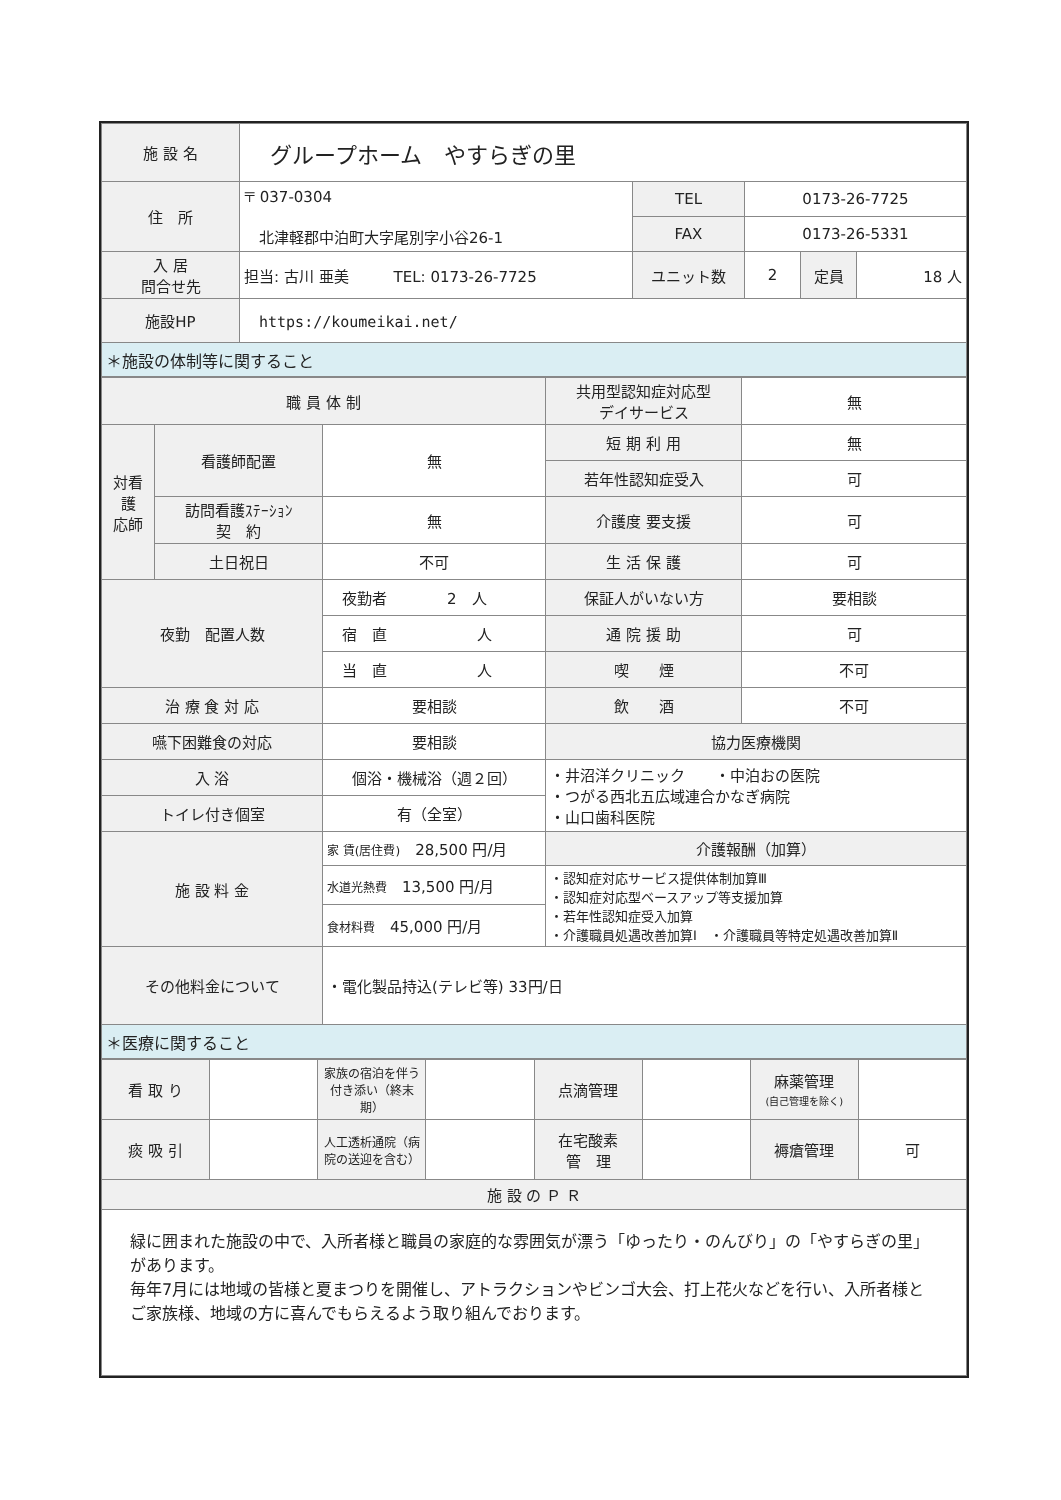| 施 設 名 | グループホーム やすらぎの里 | | | | |
| 住 所 | 〒 037-0304 北津軽郡中泊町大字尾別字小谷26-1 | TEL | 0173-26-7725 | | |
| | | FAX | 0173-26-5331 | | |
| 入 居 問合せ先 | 担当: 古川 亜美 TEL: 0173-26-7725 | ユニット数 | 2 | 定員 | 18 人 |
| 施設HP | https://koumeikai.net/ | | | | |
| ＊施設の体制等に関すること | | | | | |
| 職 員 体 制 | | | 共用型認知症対応型 デイサービス | 無 |
| 対看 護 応師 | 看護師配置 | 無 | 短 期 利 用 | 無 |
| | | | 若年性認知症受入 | 可 |
| | 訪問看護ｽﾃｰｼｮﾝ 契 約 | 無 | 介護度 要支援 | 可 |
| | 土日祝日 | 不可 | 生 活 保 護 | 可 |
| 夜勤 配置人数 | | 夜勤者 2 人 | 保証人がいない方 | 要相談 |
| | | 宿 直 人 | 通 院 援 助 | 可 |
| | | 当 直 人 | 喫 煙 | 不可 |
| 治 療 食 対 応 | | 要相談 | 飲 酒 | 不可 |
| 嚥下困難食の対応 | | 要相談 | 協力医療機関 | |
| 入 浴 | | 個浴・機械浴（週２回） | ・井沼洋クリニック ・中泊おの医院 ・つがる西北五広域連合かなぎ病院 ・山口歯科医院 | |
| トイレ付き個室 | | 有（全室） | | |
| 施 設 料 金 | | 家 賃(居住費) 28,500 円/月 | 介護報酬（加算） | |
| | | 水道光熱費 13,500 円/月 | ・認知症対応サービス提供体制加算Ⅲ ・認知症対応型ベースアップ等支援加算 ・若年性認知症受入加算 ・介護職員処遇改善加算Ⅰ ・介護職員等特定処遇改善加算Ⅱ | |
| | | 食材料費 45,000 円/月 | | |
| その他料金について | | ・電化製品持込(テレビ等) 33円/日 | | |
| ＊医療に関すること | | | | |
| 看 取 り | | 家族の宿泊を伴う付き添い（終末期） | | 点滴管理 | | 麻薬管理 (自己管理を除く) | |
| 痰 吸 引 | | 人工透析通院（病院の送迎を含む） | | 在宅酸素 管 理 | | 褥瘡管理 | 可 |
| 施 設 の Ｐ Ｒ | | | | | | | |
| 緑に囲まれた施設の中で、入所者様と職員の家庭的な雰囲気が漂う「ゆったり・のんびり」の「やすらぎの里」があります。 毎年7月には地域の皆様と夏まつりを開催し、アトラクションやビンゴ大会、打上花火などを行い、入所者様とご家族様、地域の方に喜んでもらえるよう取り組んでおります。 | | | | | | | |